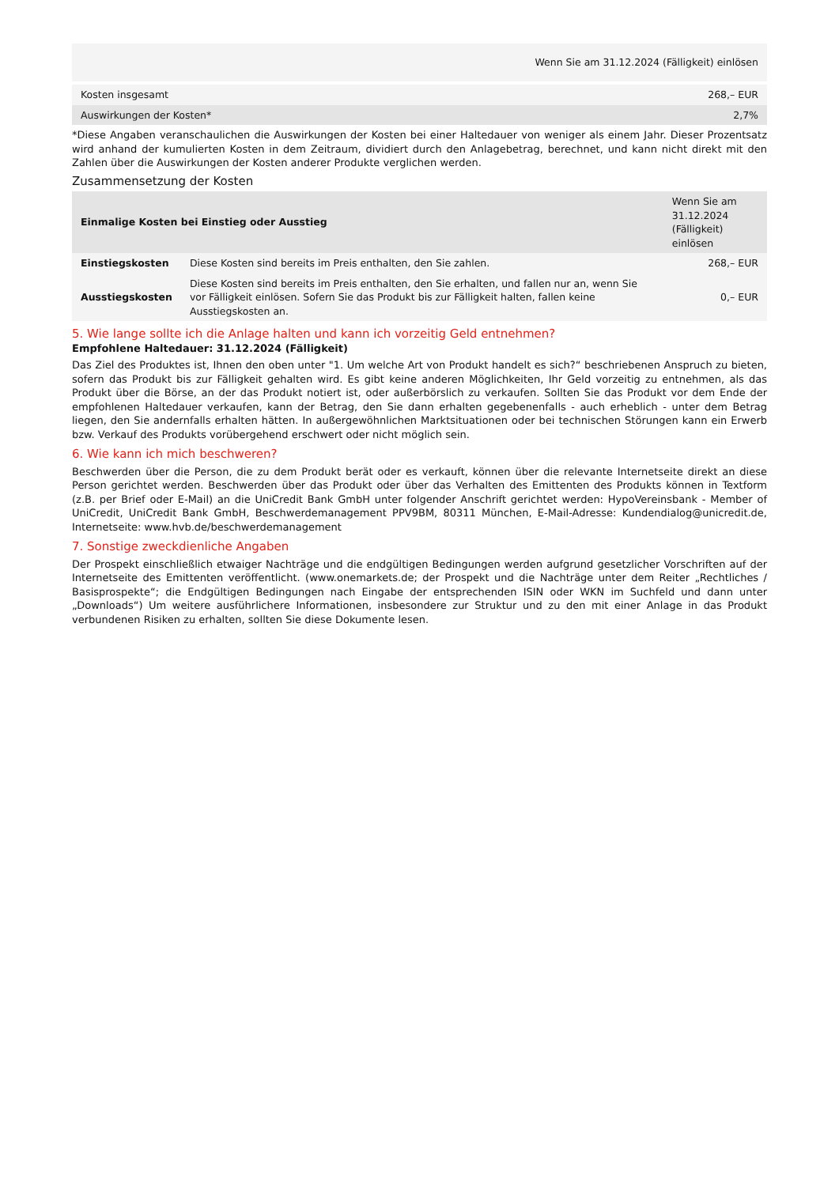| Wenn Sie am 31.12.2024 (Fälligkeit) einlösen | |
| --- | --- |
| Kosten insgesamt | 268,– EUR |
| Auswirkungen der Kosten* | 2,7% |
*Diese Angaben veranschaulichen die Auswirkungen der Kosten bei einer Haltedauer von weniger als einem Jahr. Dieser Prozentsatz wird anhand der kumulierten Kosten in dem Zeitraum, dividiert durch den Anlagebetrag, berechnet, und kann nicht direkt mit den Zahlen über die Auswirkungen der Kosten anderer Produkte verglichen werden.
Zusammensetzung der Kosten
| Einmalige Kosten bei Einstieg oder Ausstieg | | Wenn Sie am 31.12.2024 (Fälligkeit) einlösen |
| --- | --- | --- |
| Einstiegskosten | Diese Kosten sind bereits im Preis enthalten, den Sie zahlen. | 268,– EUR |
| Ausstiegskosten | Diese Kosten sind bereits im Preis enthalten, den Sie erhalten, und fallen nur an, wenn Sie vor Fälligkeit einlösen. Sofern Sie das Produkt bis zur Fälligkeit halten, fallen keine Ausstiegskosten an. | 0,– EUR |
5. Wie lange sollte ich die Anlage halten und kann ich vorzeitig Geld entnehmen?
Empfohlene Haltedauer: 31.12.2024 (Fälligkeit)
Das Ziel des Produktes ist, Ihnen den oben unter "1. Um welche Art von Produkt handelt es sich?“ beschriebenen Anspruch zu bieten, sofern das Produkt bis zur Fälligkeit gehalten wird. Es gibt keine anderen Möglichkeiten, Ihr Geld vorzeitig zu entnehmen, als das Produkt über die Börse, an der das Produkt notiert ist, oder außerbörslich zu verkaufen. Sollten Sie das Produkt vor dem Ende der empfohlenen Haltedauer verkaufen, kann der Betrag, den Sie dann erhalten gegebenenfalls - auch erheblich - unter dem Betrag liegen, den Sie andernfalls erhalten hätten. In außergewöhnlichen Marktsituationen oder bei technischen Störungen kann ein Erwerb bzw. Verkauf des Produkts vorübergehend erschwert oder nicht möglich sein.
6. Wie kann ich mich beschweren?
Beschwerden über die Person, die zu dem Produkt berät oder es verkauft, können über die relevante Internetseite direkt an diese Person gerichtet werden. Beschwerden über das Produkt oder über das Verhalten des Emittenten des Produkts können in Textform (z.B. per Brief oder E-Mail) an die UniCredit Bank GmbH unter folgender Anschrift gerichtet werden: HypoVereinsbank - Member of UniCredit, UniCredit Bank GmbH, Beschwerdemanagement PPV9BM, 80311 München, E-Mail-Adresse: Kundendialog@unicredit.de, Internetseite: www.hvb.de/beschwerdemanagement
7. Sonstige zweckdienliche Angaben
Der Prospekt einschließlich etwaiger Nachträge und die endgültigen Bedingungen werden aufgrund gesetzlicher Vorschriften auf der Internetseite des Emittenten veröffentlicht. (www.onemarkets.de; der Prospekt und die Nachträge unter dem Reiter „Rechtliches / Basisprospekte“; die Endgültigen Bedingungen nach Eingabe der entsprechenden ISIN oder WKN im Suchfeld und dann unter „Downloads“) Um weitere ausführlichere Informationen, insbesondere zur Struktur und zu den mit einer Anlage in das Produkt verbundenen Risiken zu erhalten, sollten Sie diese Dokumente lesen.